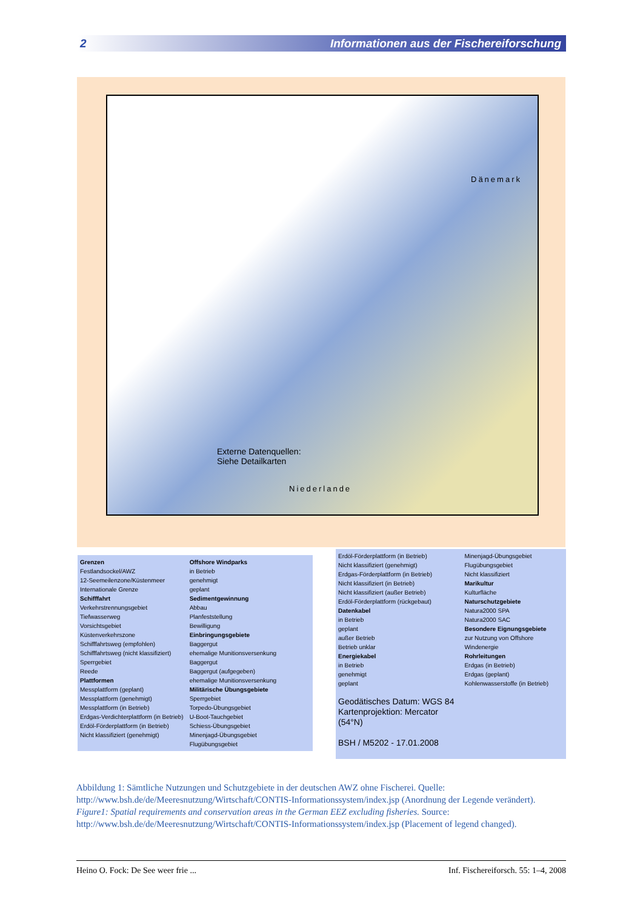2 Informationen aus der Fischereiforschung
Externe Datenquellen:
Siehe Detailkarten
Dänemark
Niederlande
Grenzen
Festlandsockel/AWZ
12-Seemeilenzone/Küstenmeer
Internationale Grenze
Schifffahrt
Verkehrstrennungsgebiet
Tiefwasserweg
Vorsichtsgebiet
Küstenverkehrszone
Schifffahrtsweg (empfohlen)
Schifffahrtsweg (nicht klassifiziert)
Sperrgebiet
Reede
Plattformen
Messplattform (geplant)
Messplattform (genehmigt)
Messplattform (in Betrieb)
Erdgas-Verdichterplattform (in Betrieb)
Erdöl-Förderplattform (in Betrieb)
Nicht klassifiziert (genehmigt)
Offshore Windparks
in Betrieb
genehmigt
geplant
Sedimentgewinnung
Abbau
Planfeststellung
Bewilligung
Einbringungsgebiete
Baggergut
ehemalige Munitionsversenkung
Baggergut
Baggergut (aufgegeben)
ehemalige Munitionsversenkung
Militärische Übungsgebiete
Sperrgebiet
Torpedo-Übungsgebiet
U-Boot-Tauchgebiet
Schiess-Übungsgebiet
Minenjagd-Übungsgebiet
Flugübungsgebiet
Erdöl-Förderplattform (in Betrieb)
Nicht klassifiziert (genehmigt)
Erdgas-Förderplattform (in Betrieb)
Nicht klassifiziert (in Betrieb)
Nicht klassifiziert (außer Betrieb)
Erdöl-Förderplattform (rückgebaut)
Datenkabel
in Betrieb
geplant
außer Betrieb
Betrieb unklar
Energiekabel
in Betrieb
genehmigt
geplant
Geodätisches Datum: WGS 84
Kartenprojektion: Mercator (54°N)
BSH / M5202 - 17.01.2008
Minenjagd-Übungsgebiet
Flugübungsgebiet
Nicht klassifiziert
Marikultur
Kulturfläche
Naturschutzgebiete
Natura2000 SPA
Natura2000 SAC
Besondere Eignungsgebiete
zur Nutzung von Offshore Windenergie
Rohrleitungen
Erdgas (in Betrieb)
Erdgas (geplant)
Kohlenwasserstoffe (in Betrieb)
Abbildung 1: Sämtliche Nutzungen und Schutzgebiete in der deutschen AWZ ohne Fischerei. Quelle: http://www.bsh.de/de/Meeresnutzung/Wirtschaft/CONTIS-Informationssystem/index.jsp (Anordnung der Legende verändert).
Figure1: Spatial requirements and conservation areas in the German EEZ excluding fisheries. Source: http://www.bsh.de/de/Meeresnutzung/Wirtschaft/CONTIS-Informationssystem/index.jsp (Placement of legend changed).
Heino O. Fock: De See weer frie ... Inf. Fischereiforsch. 55: 1–4, 2008